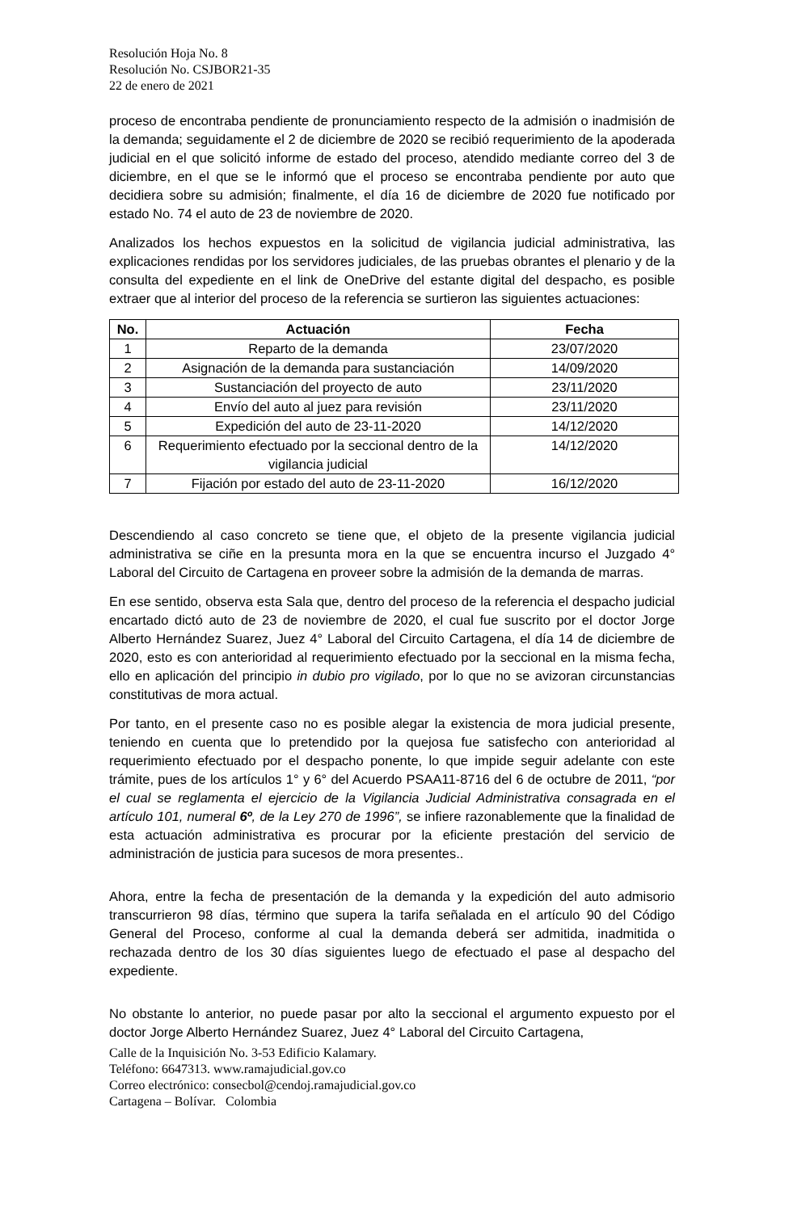Resolución Hoja No. 8
Resolución No. CSJBOR21-35
22 de enero de 2021
proceso de encontraba pendiente de pronunciamiento respecto de la admisión o inadmisión de la demanda; seguidamente el 2 de diciembre de 2020 se recibió requerimiento de la apoderada judicial en el que solicitó informe de estado del proceso, atendido mediante correo del 3 de diciembre, en el que se le informó que el proceso se encontraba pendiente por auto que decidiera sobre su admisión; finalmente, el día 16 de diciembre de 2020 fue notificado por estado No. 74 el auto de 23 de noviembre de 2020.
Analizados los hechos expuestos en la solicitud de vigilancia judicial administrativa, las explicaciones rendidas por los servidores judiciales, de las pruebas obrantes el plenario y de la consulta del expediente en el link de OneDrive del estante digital del despacho, es posible extraer que al interior del proceso de la referencia se surtieron las siguientes actuaciones:
| No. | Actuación | Fecha |
| --- | --- | --- |
| 1 | Reparto de la demanda | 23/07/2020 |
| 2 | Asignación de la demanda para sustanciación | 14/09/2020 |
| 3 | Sustanciación del proyecto de auto | 23/11/2020 |
| 4 | Envío del auto al juez para revisión | 23/11/2020 |
| 5 | Expedición del auto de 23-11-2020 | 14/12/2020 |
| 6 | Requerimiento efectuado por la seccional dentro de la vigilancia judicial | 14/12/2020 |
| 7 | Fijación por estado del auto de 23-11-2020 | 16/12/2020 |
Descendiendo al caso concreto se tiene que, el objeto de la presente vigilancia judicial administrativa se ciñe en la presunta mora en la que se encuentra incurso el Juzgado 4° Laboral del Circuito de Cartagena en proveer sobre la admisión de la demanda de marras.
En ese sentido, observa esta Sala que, dentro del proceso de la referencia el despacho judicial encartado dictó auto de 23 de noviembre de 2020, el cual fue suscrito por el doctor Jorge Alberto Hernández Suarez, Juez 4° Laboral del Circuito Cartagena, el día 14 de diciembre de 2020, esto es con anterioridad al requerimiento efectuado por la seccional en la misma fecha, ello en aplicación del principio in dubio pro vigilado, por lo que no se avizoran circunstancias constitutivas de mora actual.
Por tanto, en el presente caso no es posible alegar la existencia de mora judicial presente, teniendo en cuenta que lo pretendido por la quejosa fue satisfecho con anterioridad al requerimiento efectuado por el despacho ponente, lo que impide seguir adelante con este trámite, pues de los artículos 1° y 6° del Acuerdo PSAA11-8716 del 6 de octubre de 2011, “por el cual se reglamenta el ejercicio de la Vigilancia Judicial Administrativa consagrada en el artículo 101, numeral 6º, de la Ley 270 de 1996”, se infiere razonablemente que la finalidad de esta actuación administrativa es procurar por la eficiente prestación del servicio de administración de justicia para sucesos de mora presentes..
Ahora, entre la fecha de presentación de la demanda y la expedición del auto admisorio transcurrieron 98 días, término que supera la tarifa señalada en el artículo 90 del Código General del Proceso, conforme al cual la demanda deberá ser admitida, inadmitida o rechazada dentro de los 30 días siguientes luego de efectuado el pase al despacho del expediente.
No obstante lo anterior, no puede pasar por alto la seccional el argumento expuesto por el doctor Jorge Alberto Hernández Suarez, Juez 4° Laboral del Circuito Cartagena,
Calle de la Inquisición No. 3-53 Edificio Kalamary.
Teléfono: 6647313. www.ramajudicial.gov.co
Correo electrónico: consecbol@cendoj.ramajudicial.gov.co
Cartagena – Bolívar. Colombia